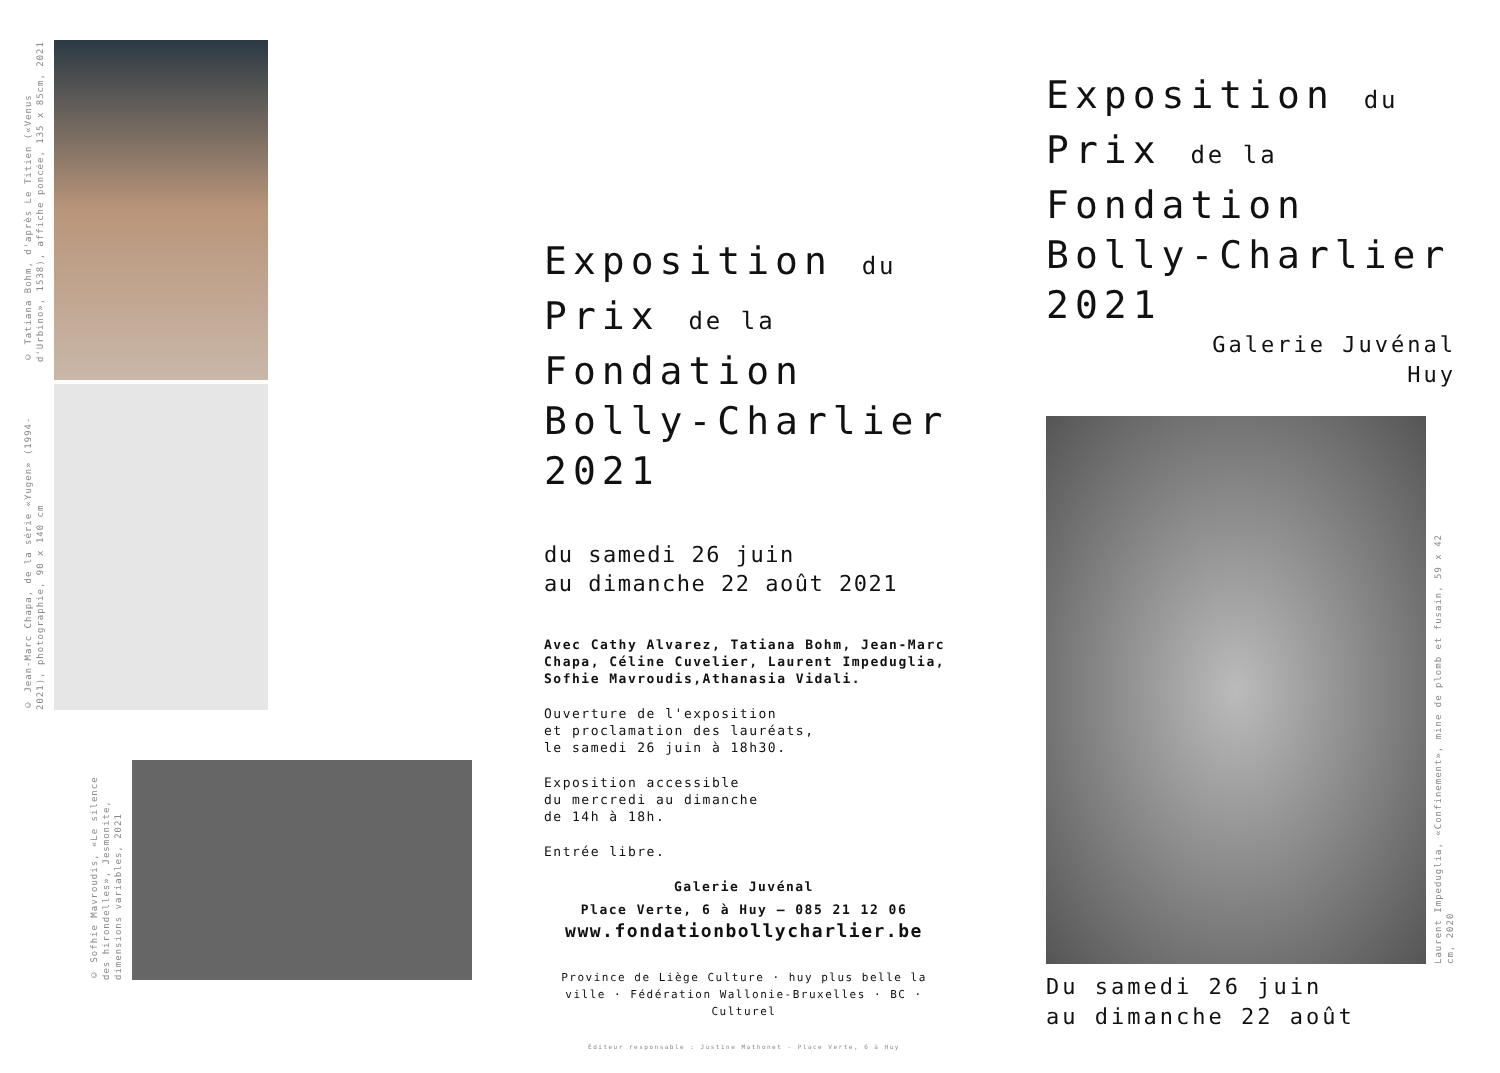© Tatiana Bohm, d'après Le Titien («Venus d'Urbino», 1538), affiche poncée, 135 x 85cm, 2021
© Jean-Marc Chapa, de la série «Yugen» (1994-2021), photographie, 90 x 140 cm
© Sofhie Mavroudis, «Le silence des hirondelles», Jesmonite, dimensions variables, 2021
Exposition du
Prix de la Fondation
Bolly-Charlier
2021
du samedi 26 juin
au dimanche 22 août 2021
Avec Cathy Alvarez, Tatiana Bohm, Jean-Marc Chapa, Céline Cuvelier, Laurent Impeduglia, Sofhie Mavroudis,Athanasia Vidali.
Ouverture de l'exposition
et proclamation des lauréats,
le samedi 26 juin à 18h30.
Exposition accessible
du mercredi au dimanche
de 14h à 18h.
Entrée libre.
Galerie Juvénal
Place Verte, 6 à Huy – 085 21 12 06
www.fondationbollycharlier.be
Province de Liège Culture · huy plus belle la ville · Fédération Wallonie-Bruxelles · BC · Culturel
Éditeur responsable : Justine Mathonet - Place Verte, 6 à Huy
Exposition du
Prix de la Fondation
Bolly-Charlier
2021
Galerie Juvénal
Huy
Laurent Impeduglia, «Confinement», mine de plomb et fusain, 59 x 42 cm, 2020
Du samedi 26 juin
au dimanche 22 août